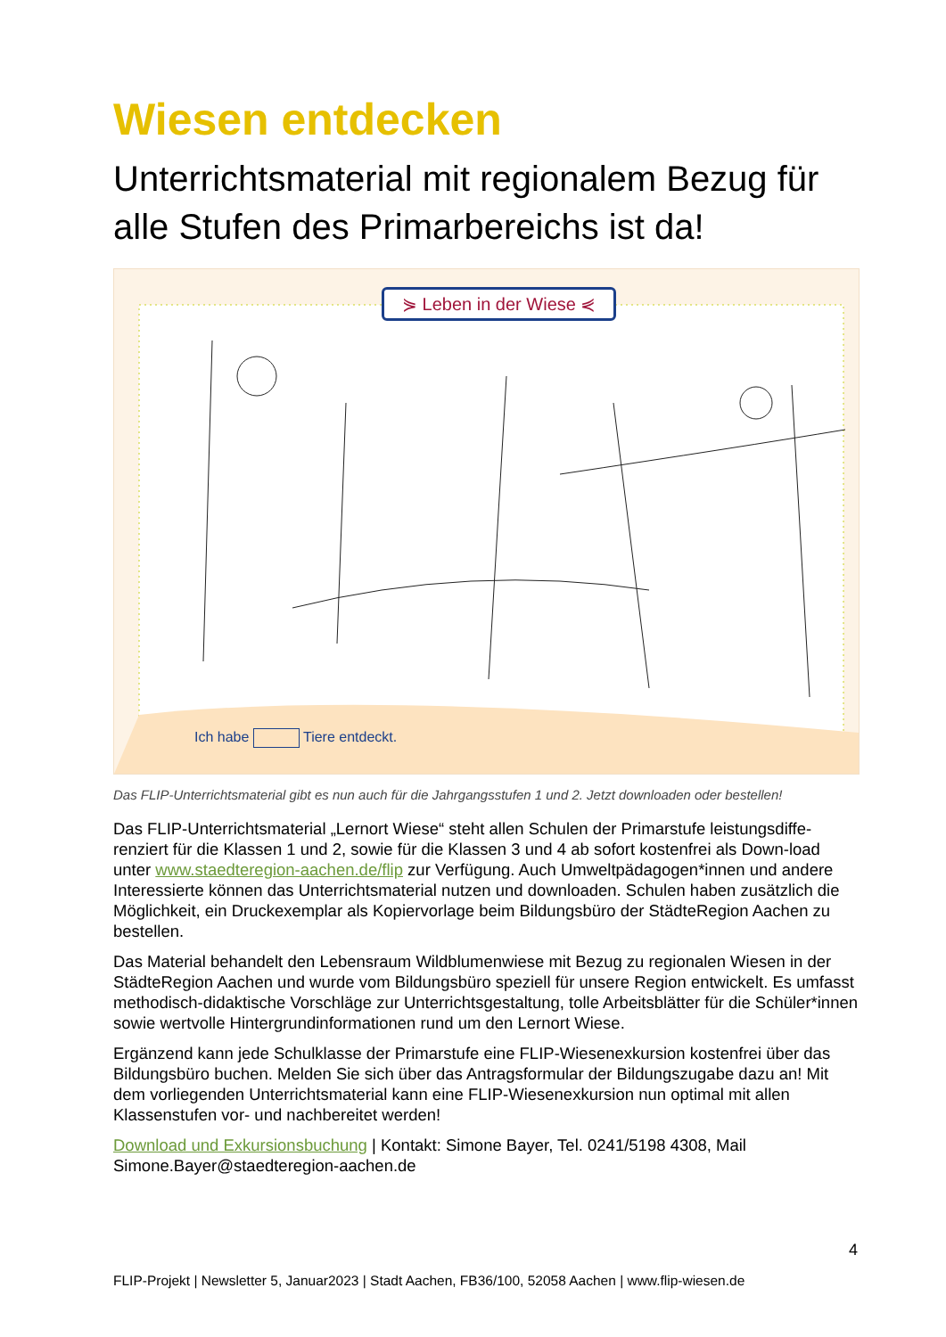Wiesen entdecken
Unterrichtsmaterial mit regionalem Bezug für alle Stufen des Primarbereichs ist da!
⋟ Leben in der Wiese ⋞
Ich habe Tiere entdeckt.
Das FLIP-Unterrichtsmaterial gibt es nun auch für die Jahrgangsstufen 1 und 2. Jetzt downloaden oder bestellen!
Das FLIP-Unterrichtsmaterial „Lernort Wiese“ steht allen Schulen der Primarstufe leistungsdiffe-renziert für die Klassen 1 und 2, sowie für die Klassen 3 und 4 ab sofort kostenfrei als Down-load unter www.staedteregion-aachen.de/flip zur Verfügung. Auch Umweltpädagogen*innen und andere Interessierte können das Unterrichtsmaterial nutzen und downloaden. Schulen haben zusätzlich die Möglichkeit, ein Druckexemplar als Kopiervorlage beim Bildungsbüro der StädteRegion Aachen zu bestellen.
Das Material behandelt den Lebensraum Wildblumenwiese mit Bezug zu regionalen Wiesen in der StädteRegion Aachen und wurde vom Bildungsbüro speziell für unsere Region entwickelt. Es umfasst methodisch-didaktische Vorschläge zur Unterrichtsgestaltung, tolle Arbeitsblätter für die Schüler*innen sowie wertvolle Hintergrundinformationen rund um den Lernort Wiese.
Ergänzend kann jede Schulklasse der Primarstufe eine FLIP-Wiesenexkursion kostenfrei über das Bildungsbüro buchen. Melden Sie sich über das Antragsformular der Bildungszugabe dazu an! Mit dem vorliegenden Unterrichtsmaterial kann eine FLIP-Wiesenexkursion nun optimal mit allen Klassenstufen vor- und nachbereitet werden!
Download und Exkursionsbuchung | Kontakt: Simone Bayer, Tel. 0241/5198 4308, Mail Simone.Bayer@staedteregion-aachen.de
4
FLIP-Projekt | Newsletter 5, Januar2023 | Stadt Aachen, FB36/100, 52058 Aachen | www.flip-wiesen.de